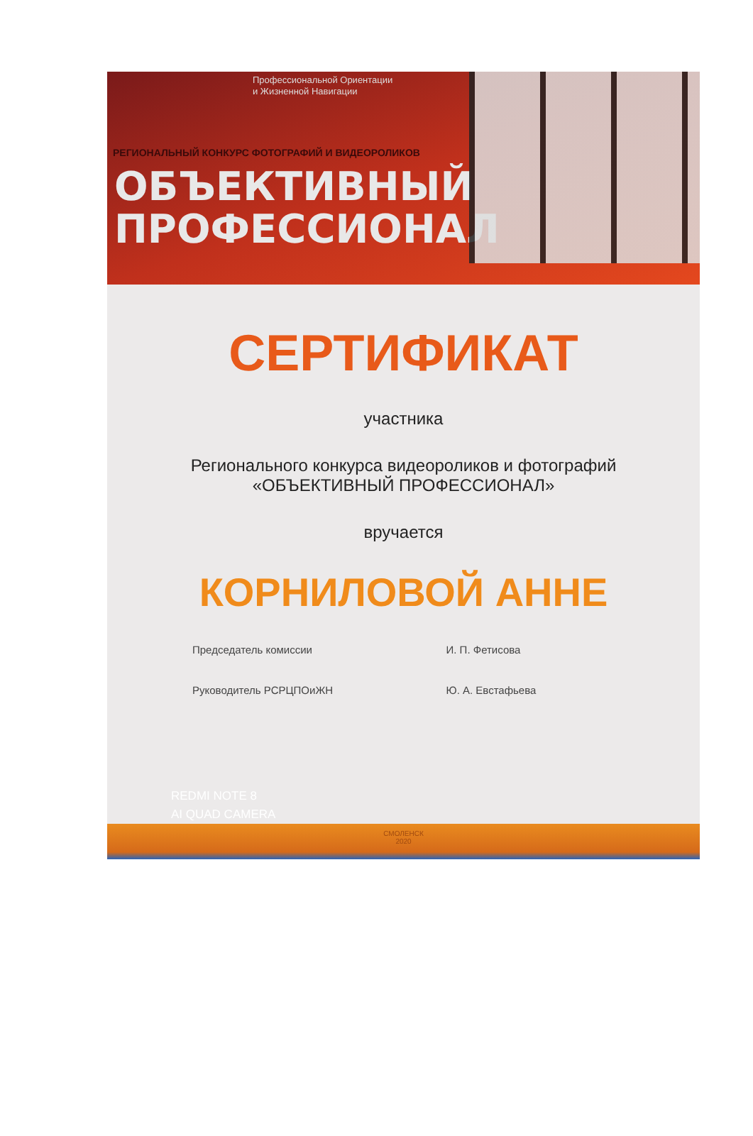Профессиональной Ориентации
и Жизненной Навигации
РЕГИОНАЛЬНЫЙ КОНКУРС ФОТОГРАФИЙ И ВИДЕОРОЛИКОВ
ОБЪЕКТИВНЫЙ
ПРОФЕССИОНАЛ
СЕРТИФИКАТ
участника
Регионального конкурса видеороликов и фотографий
«ОБЪЕКТИВНЫЙ ПРОФЕССИОНАЛ»
вручается
КОРНИЛОВОЙ АННЕ
Председатель комиссии И. П. Фетисова
Руководитель РСРЦПОиЖН Ю. А. Евстафьева
REDMI NOTE 8
AI QUAD CAMERA
СМОЛЕНСК
2020